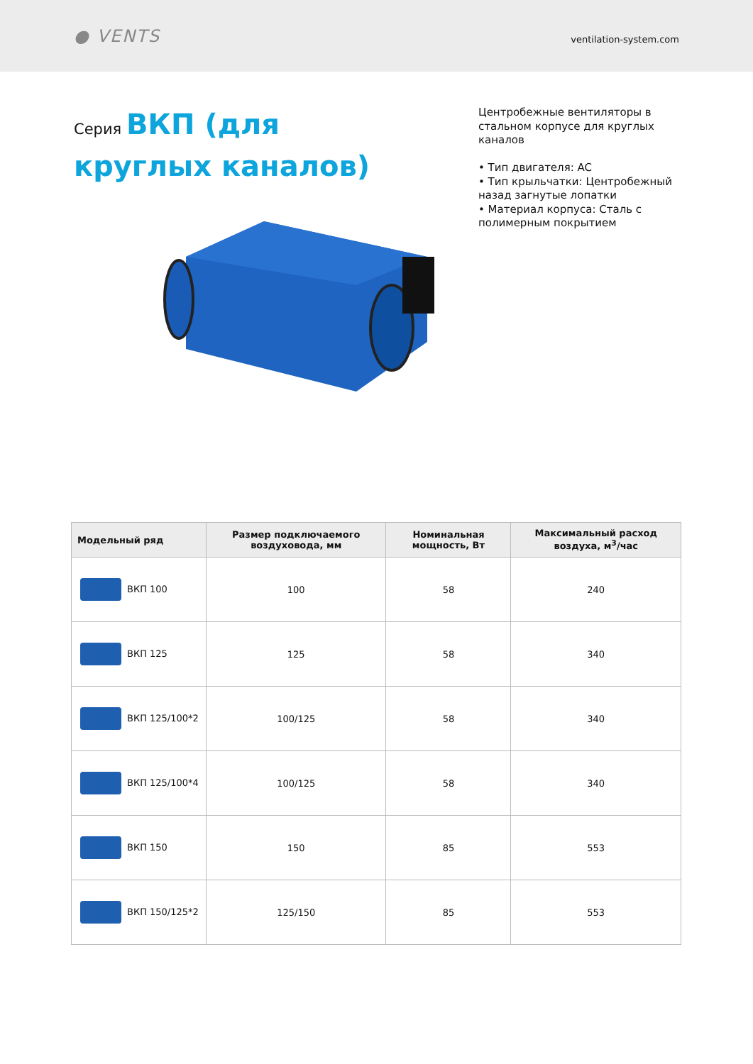● VENTS
ventilation-system.com
Серия ВКП (для круглых каналов)
Центробежные вентиляторы в стальном корпусе для круглых каналов
• Тип двигателя: AC
• Тип крыльчатки: Центробежный назад загнутые лопатки
• Материал корпуса: Сталь с полимерным покрытием
| Модельный ряд | Размер подключаемого воздуховода, мм | Номинальная мощность, Вт | Максимальный расход воздуха, м<sup>3</sup>/час |
| --- | --- | --- | --- |
| ВКП 100 | 100 | 58 | 240 |
| ВКП 125 | 125 | 58 | 340 |
| ВКП 125/100*2 | 100/125 | 58 | 340 |
| ВКП 125/100*4 | 100/125 | 58 | 340 |
| ВКП 150 | 150 | 85 | 553 |
| ВКП 150/125*2 | 125/150 | 85 | 553 |